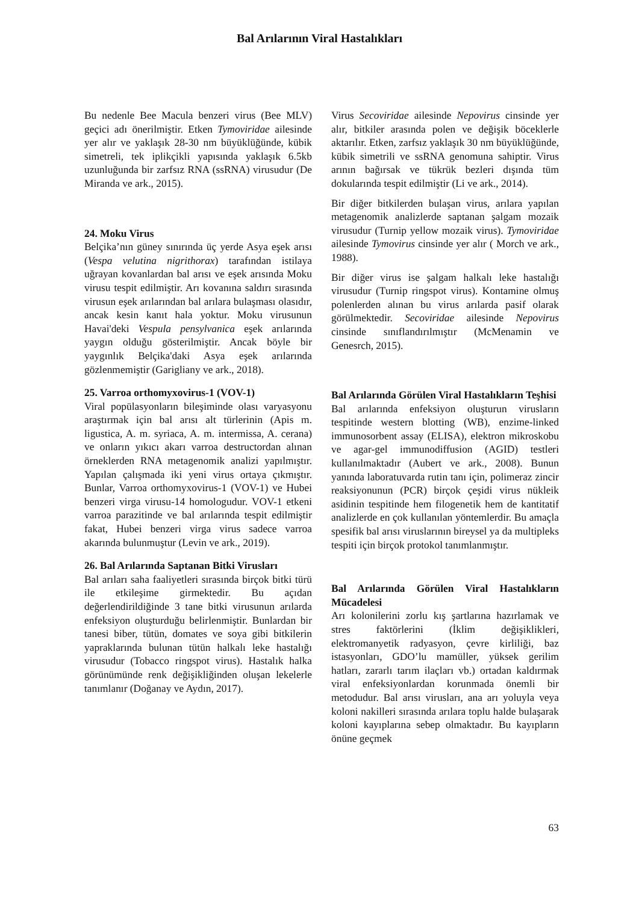Bal Arılarının Viral Hastalıkları
Bu nedenle Bee Macula benzeri virus (Bee MLV) geçici adı önerilmiştir. Etken Tymoviridae ailesinde yer alır ve yaklaşık 28-30 nm büyüklüğünde, kübik simetreli, tek iplikçikli yapısında yaklaşık 6.5kb uzunluğunda bir zarfsız RNA (ssRNA) virusudur (De Miranda ve ark., 2015).
24. Moku Virus
Belçika’nın güney sınırında üç yerde Asya eşek arısı (Vespa velutina nigrithorax) tarafından istilaya uğrayan kovanlardan bal arısı ve eşek arısında Moku virusu tespit edilmiştir. Arı kovanına saldırı sırasında virusun eşek arılarından bal arılara bulaşması olasıdır, ancak kesin kanıt hala yoktur. Moku virusunun Havai'deki Vespula pensylvanica eşek arılarında yaygın olduğu gösterilmiştir. Ancak böyle bir yaygınlık Belçika'daki Asya eşek arılarında gözlenmemiştir (Garigliany ve ark., 2018).
25. Varroa orthomyxovirus-1 (VOV-1)
Viral popülasyonların bileşiminde olası varyasyonu araştırmak için bal arısı alt türlerinin (Apis m. ligustica, A. m. syriaca, A. m. intermissa, A. cerana) ve onların yıkıcı akarı varroa destructordan alınan örneklerden RNA metagenomik analizi yapılmıştır. Yapılan çalışmada iki yeni virus ortaya çıkmıştır. Bunlar, Varroa orthomyxovirus-1 (VOV-1) ve Hubei benzeri virga virusu-14 homologudur. VOV-1 etkeni varroa parazitinde ve bal arılarında tespit edilmiştir fakat, Hubei benzeri virga virus sadece varroa akarında bulunmuştur (Levin ve ark., 2019).
26. Bal Arılarında Saptanan Bitki Virusları
Bal arıları saha faaliyetleri sırasında birçok bitki türü ile etkileşime girmektedir. Bu açıdan değerlendirildiğinde 3 tane bitki virusunun arılarda enfeksiyon oluşturduğu belirlenmiştir. Bunlardan bir tanesi biber, tütün, domates ve soya gibi bitkilerin yapraklarında bulunan tütün halkalı leke hastalığı virusudur (Tobacco ringspot virus). Hastalık halka görünümünde renk değişikliğinden oluşan lekelerle tanımlanır (Doğanay ve Aydın, 2017).
Virus Secoviridae ailesinde Nepovirus cinsinde yer alır, bitkiler arasında polen ve değişik böceklerle aktarılır. Etken, zarfsız yaklaşık 30 nm büyüklüğünde, kübik simetrili ve ssRNA genomuna sahiptir. Virus arının bağırsak ve tükrük bezleri dışında tüm dokularında tespit edilmiştir (Li ve ark., 2014).
Bir diğer bitkilerden bulaşan virus, arılara yapılan metagenomik analizlerde saptanan şalgam mozaik virusudur (Turnip yellow mozaik virus). Tymoviridae ailesinde Tymovirus cinsinde yer alır ( Morch ve ark., 1988).
Bir diğer virus ise şalgam halkalı leke hastalığı virusudur (Turnip ringspot virus). Kontamine olmuş polenlerden alınan bu virus arılarda pasif olarak görülmektedir. Secoviridae ailesinde Nepovirus cinsinde sınıflandırılmıştır (McMenamin ve Genesrch, 2015).
Bal Arılarında Görülen Viral Hastalıkların Teşhisi
Bal arılarında enfeksiyon oluşturun virusların tespitinde western blotting (WB), enzime-linked immunosorbent assay (ELISA), elektron mikroskobu ve agar-gel immunodiffusion (AGID) testleri kullanılmaktadır (Aubert ve ark., 2008). Bunun yanında laboratuvarda rutin tanı için, polimeraz zincir reaksiyonunun (PCR) birçok çeşidi virus nükleik asidinin tespitinde hem filogenetik hem de kantitatif analizlerde en çok kullanılan yöntemlerdir. Bu amaçla spesifik bal arısı viruslarının bireysel ya da multipleks tespiti için birçok protokol tanımlanmıştır.
Bal Arılarında Görülen Viral Hastalıkların Mücadelesi
Arı kolonilerini zorlu kış şartlarına hazırlamak ve stres faktörlerini (İklim değişiklikleri, elektromanyetik radyasyon, çevre kirliliği, baz istasyonları, GDO’lu mamüller, yüksek gerilim hatları, zararlı tarım ilaçları vb.) ortadan kaldırmak viral enfeksiyonlardan korunmada önemli bir metodudur. Bal arısı virusları, ana arı yoluyla veya koloni nakilleri sırasında arılara toplu halde bulaşarak koloni kayıplarına sebep olmaktadır. Bu kayıpların önüne geçmek
63